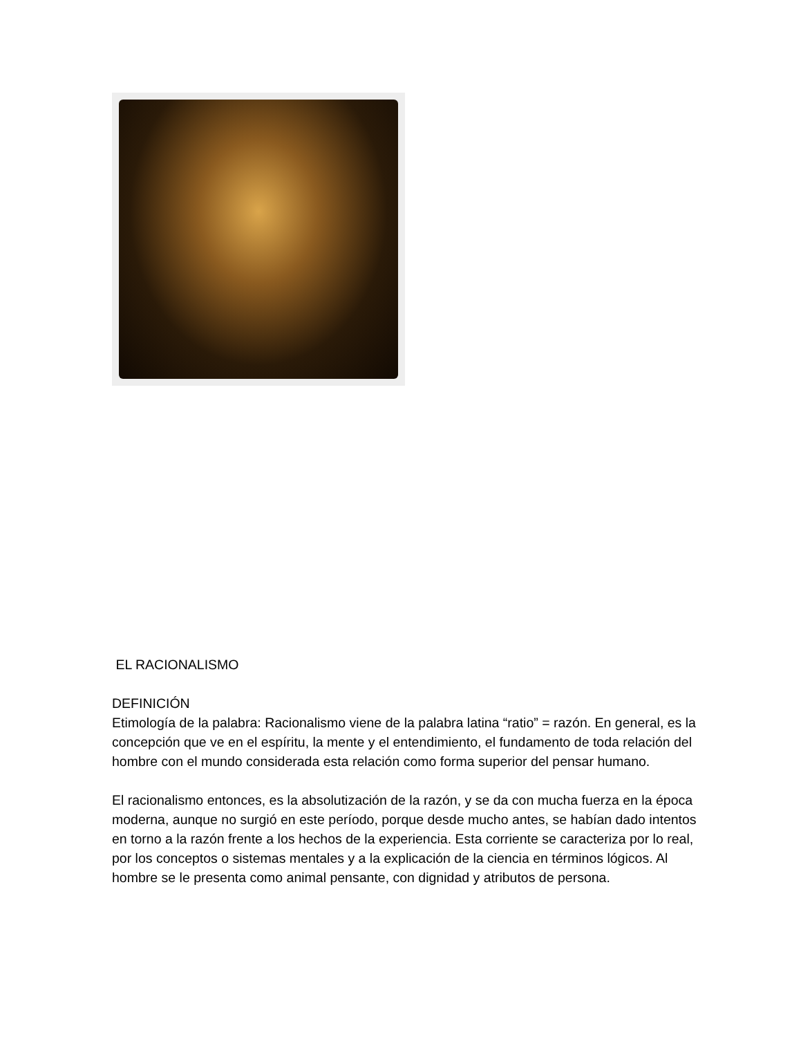EL RACIONALISMO
DEFINICIÓN
Etimología de la palabra: Racionalismo viene de la palabra latina “ratio” = razón. En general, es la concepción que ve en el espíritu, la mente y el entendimiento, el fundamento de toda relación del hombre con el mundo considerada esta relación como forma superior del pensar humano.
El racionalismo entonces, es la absolutización de la razón, y se da con mucha fuerza en la época moderna, aunque no surgió en este período, porque desde mucho antes, se habían dado intentos en torno a la razón frente a los hechos de la experiencia. Esta corriente se caracteriza por lo real, por los conceptos o sistemas mentales y a la explicación de la ciencia en términos lógicos. Al hombre se le presenta como animal pensante, con dignidad y atributos de persona.